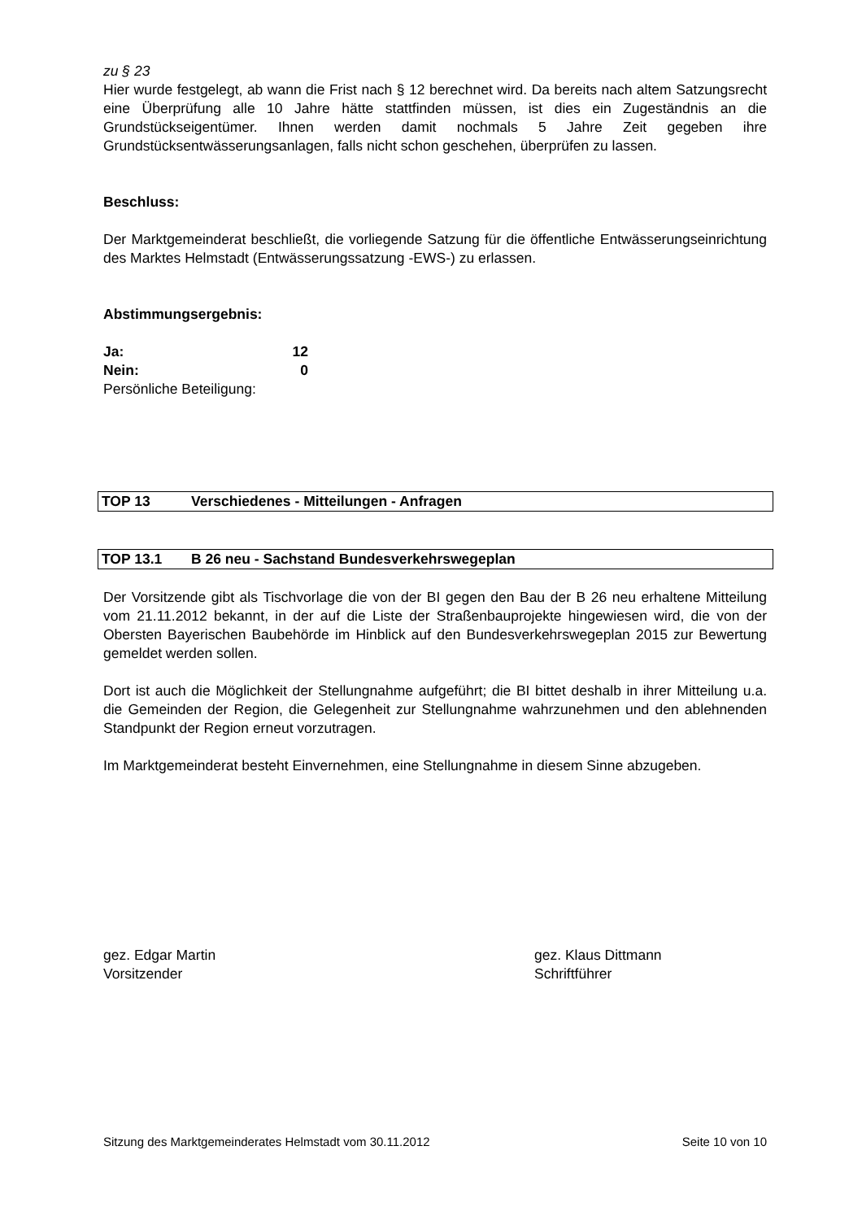zu § 23
Hier wurde festgelegt, ab wann die Frist nach § 12 berechnet wird. Da bereits nach altem Satzungsrecht eine Überprüfung alle 10 Jahre hätte stattfinden müssen, ist dies ein Zugeständnis an die Grundstückseigentümer. Ihnen werden damit nochmals 5 Jahre Zeit gegeben ihre Grundstücksentwässerungsanlagen, falls nicht schon geschehen, überprüfen zu lassen.
Beschluss:
Der Marktgemeinderat beschließt, die vorliegende Satzung für die öffentliche Entwässerungseinrichtung des Marktes Helmstadt (Entwässerungssatzung -EWS-) zu erlassen.
Abstimmungsergebnis:
Ja: 12
Nein: 0
Persönliche Beteiligung:
TOP 13 Verschiedenes - Mitteilungen - Anfragen
TOP 13.1 B 26 neu - Sachstand Bundesverkehrswegeplan
Der Vorsitzende gibt als Tischvorlage die von der BI gegen den Bau der B 26 neu erhaltene Mitteilung vom 21.11.2012 bekannt, in der auf die Liste der Straßenbauprojekte hingewiesen wird, die von der Obersten Bayerischen Baubehörde im Hinblick auf den Bundesverkehrswegeplan 2015 zur Bewertung gemeldet werden sollen.
Dort ist auch die Möglichkeit der Stellungnahme aufgeführt; die BI bittet deshalb in ihrer Mitteilung u.a. die Gemeinden der Region, die Gelegenheit zur Stellungnahme wahrzunehmen und den ablehnenden Standpunkt der Region erneut vorzutragen.
Im Marktgemeinderat besteht Einvernehmen, eine Stellungnahme in diesem Sinne abzugeben.
gez. Edgar Martin
Vorsitzender
gez. Klaus Dittmann
Schriftführer
Sitzung des Marktgemeinderates Helmstadt vom 30.11.2012 Seite 10 von 10